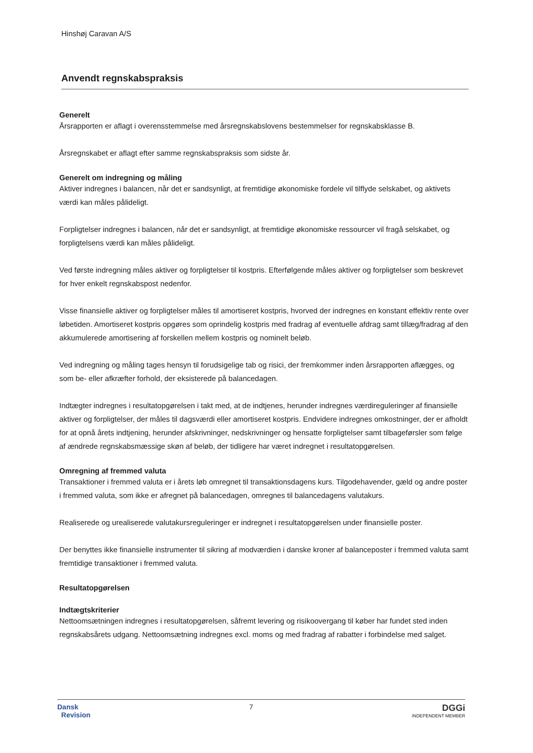Hinshøj Caravan A/S
Anvendt regnskabspraksis
Generelt
Årsrapporten er aflagt i overensstemmelse med årsregnskabslovens bestemmelser for regnskabsklasse B.
Årsregnskabet er aflagt efter samme regnskabspraksis som sidste år.
Generelt om indregning og måling
Aktiver indregnes i balancen, når det er sandsynligt, at fremtidige økonomiske fordele vil tilflyde selskabet, og aktivets værdi kan måles pålideligt.
Forpligtelser indregnes i balancen, når det er sandsynligt, at fremtidige økonomiske ressourcer vil fragå selskabet, og forpligtelsens værdi kan måles pålideligt.
Ved første indregning måles aktiver og forpligtelser til kostpris. Efterfølgende måles aktiver og forpligtelser som beskrevet for hver enkelt regnskabspost nedenfor.
Visse finansielle aktiver og forpligtelser måles til amortiseret kostpris, hvorved der indregnes en konstant effektiv rente over løbetiden. Amortiseret kostpris opgøres som oprindelig kostpris med fradrag af eventuelle afdrag samt tillæg/fradrag af den akkumulerede amortisering af forskellen mellem kostpris og nominelt beløb.
Ved indregning og måling tages hensyn til forudsigelige tab og risici, der fremkommer inden årsrapporten aflægges, og som be- eller afkræfter forhold, der eksisterede på balancedagen.
Indtægter indregnes i resultatopgørelsen i takt med, at de indtjenes, herunder indregnes værdireguleringer af finansielle aktiver og forpligtelser, der måles til dagsværdi eller amortiseret kostpris. Endvidere indregnes omkostninger, der er afholdt for at opnå årets indtjening, herunder afskrivninger, nedskrivninger og hensatte forpligtelser samt tilbageførsler som følge af ændrede regnskabsmæssige skøn af beløb, der tidligere har været indregnet i resultatopgørelsen.
Omregning af fremmed valuta
Transaktioner i fremmed valuta er i årets løb omregnet til transaktionsdagens kurs. Tilgodehavender, gæld og andre poster i fremmed valuta, som ikke er afregnet på balancedagen, omregnes til balancedagens valutakurs.
Realiserede og urealiserede valutakursreguleringer er indregnet i resultatopgørelsen under finansielle poster.
Der benyttes ikke finansielle instrumenter til sikring af modværdien i danske kroner af balanceposter i fremmed valuta samt fremtidige transaktioner i fremmed valuta.
Resultatopgørelsen
Indtægtskriterier
Nettoomsætningen indregnes i resultatopgørelsen, såfremt levering og risikoovergang til køber har fundet sted inden regnskabsårets udgang. Nettoomsætning indregnes excl. moms og med fradrag af rabatter i forbindelse med salget.
Dansk
Revision
7
DGGi
INDEPENDENT MEMBER